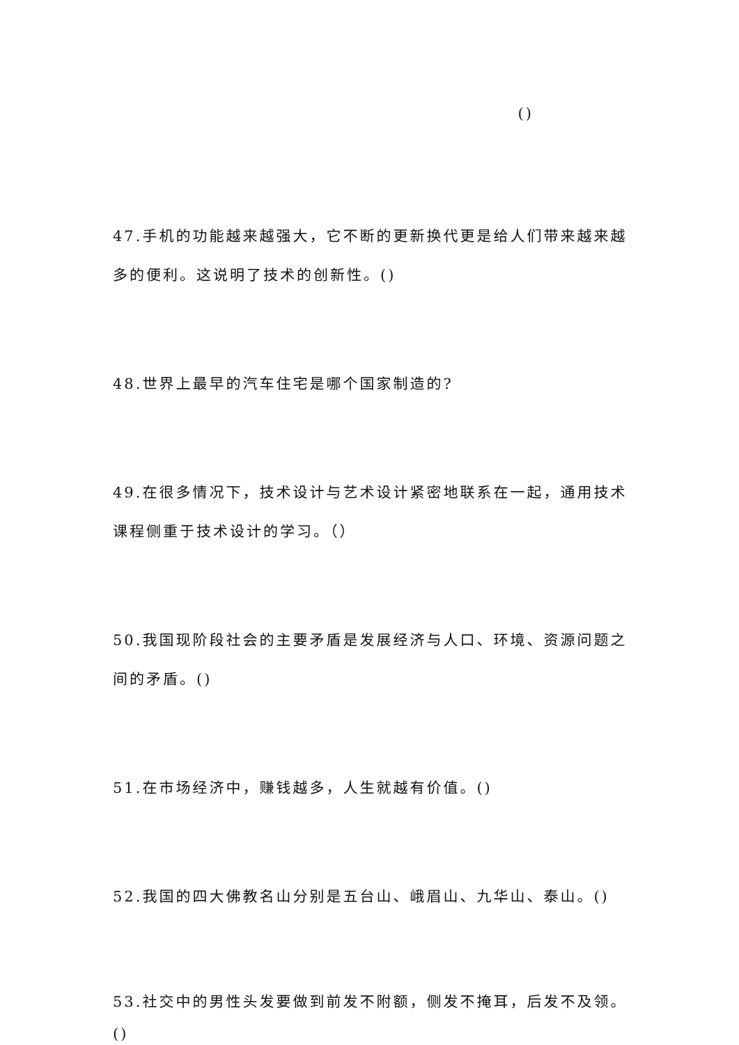()
47.手机的功能越来越强大，它不断的更新换代更是给人们带来越来越多的便利。这说明了技术的创新性。()
48.世界上最早的汽车住宅是哪个国家制造的?
49.在很多情况下，技术设计与艺术设计紧密地联系在一起，通用技术课程侧重于技术设计的学习。（）
50.我国现阶段社会的主要矛盾是发展经济与人口、环境、资源问题之间的矛盾。()
51.在市场经济中，赚钱越多，人生就越有价值。()
52.我国的四大佛教名山分别是五台山、峨眉山、九华山、泰山。()
53.社交中的男性头发要做到前发不附额，侧发不掩耳，后发不及领。()